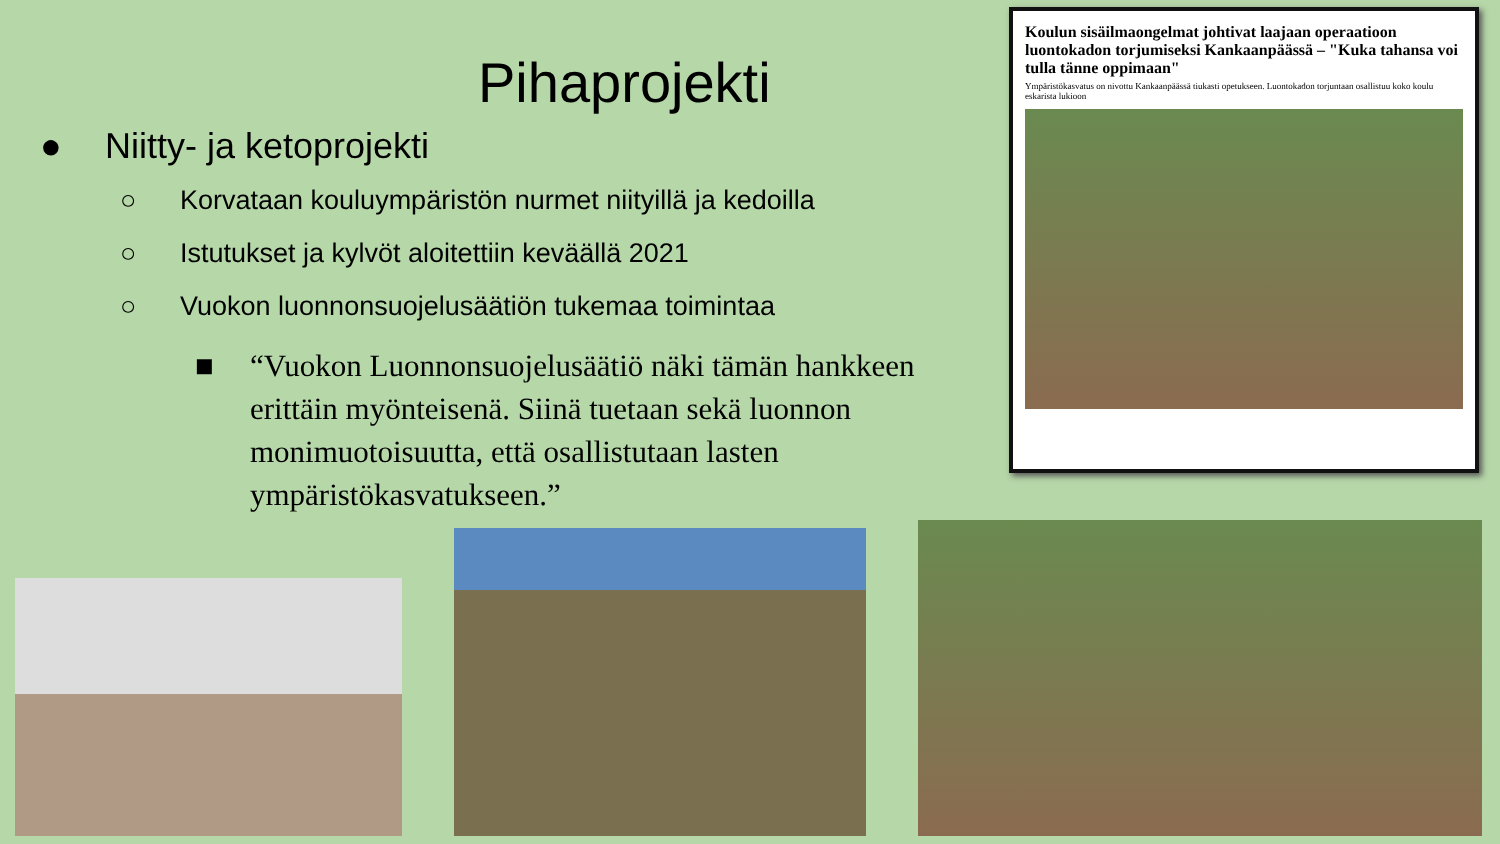Pihaprojekti
● Niitty- ja ketoprojekti
○ Korvataan kouluympäristön nurmet niityillä ja kedoilla
○ Istutukset ja kylvöt aloitettiin keväällä 2021
○ Vuokon luonnonsuojelusäätiön tukemaa toimintaa
■ “Vuokon Luonnonsuojelusäätiö näki tämän hankkeen erittäin myönteisenä. Siinä tuetaan sekä luonnon monimuotoisuutta, että osallistutaan lasten ympäristökasvatukseen.”
Koulun sisäilmaongelmat johtivat laajaan operaatioon luontokadon torjumiseksi Kankaanpäässä – "Kuka tahansa voi tulla tänne oppimaan"
Ympäristökasvatus on nivottu Kankaanpäässä tiukasti opetukseen. Luontokadon torjuntaan osallistuu koko koulu eskarista lukioon